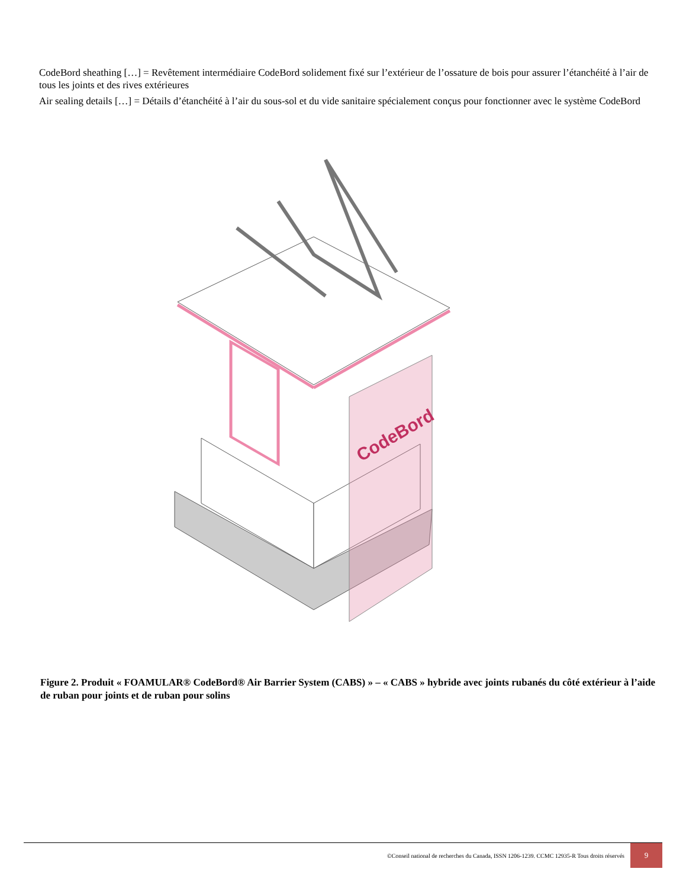CodeBord sheathing […] = Revêtement intermédiaire CodeBord solidement fixé sur l’extérieur de l’ossature de bois pour assurer l’étanchéité à l’air de tous les joints et des rives extérieures
Air sealing details […] = Détails d’étanchéité à l’air du sous-sol et du vide sanitaire spécialement conçus pour fonctionner avec le système CodeBord
CodeBord
Figure 2. Produit « FOAMULAR® CodeBord® Air Barrier System (CABS) » – « CABS » hybride avec joints rubanés du côté extérieur à l’aide de ruban pour joints et de ruban pour solins
©Conseil national de recherches du Canada, ISSN 1206-1239. CCMC 12935-R Tous droits réservés 9